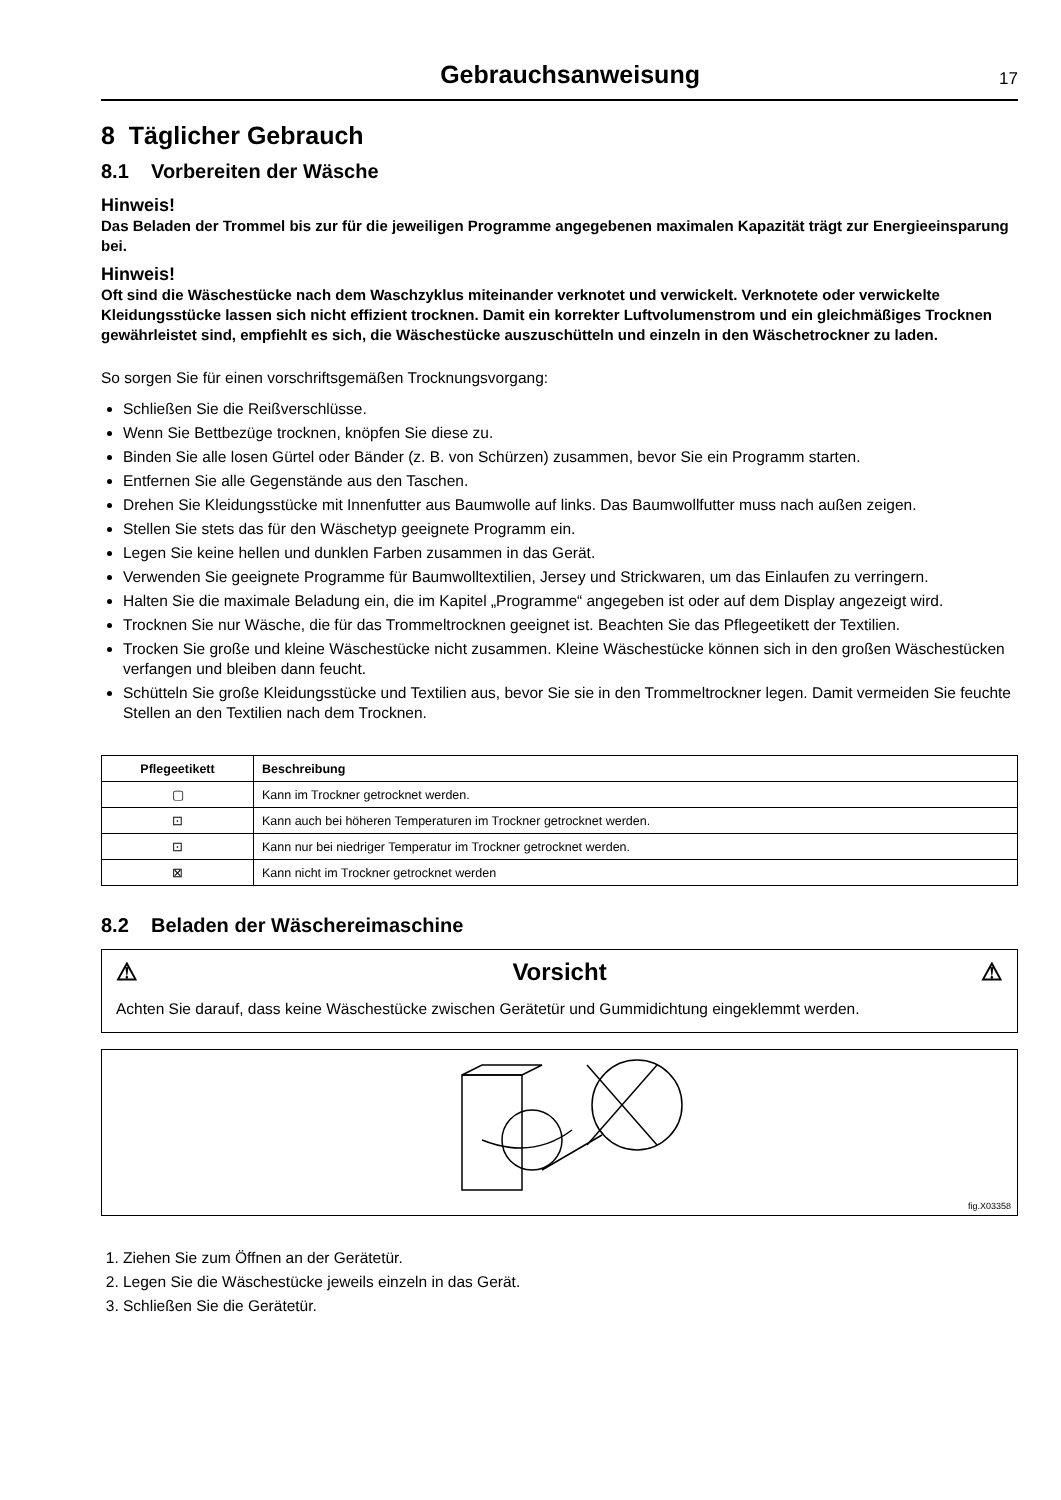Gebrauchsanweisung
17
8 Täglicher Gebrauch
8.1 Vorbereiten der Wäsche
Hinweis!
Das Beladen der Trommel bis zur für die jeweiligen Programme angegebenen maximalen Kapazität trägt zur Energieeinsparung bei.
Hinweis!
Oft sind die Wäschestücke nach dem Waschzyklus miteinander verknotet und verwickelt. Verknotete oder verwickelte Kleidungsstücke lassen sich nicht effizient trocknen. Damit ein korrekter Luftvolumenstrom und ein gleichmäßiges Trocknen gewährleistet sind, empfiehlt es sich, die Wäschestücke auszuschütteln und einzeln in den Wäschetrockner zu laden.
So sorgen Sie für einen vorschriftsgemäßen Trocknungsvorgang:
Schließen Sie die Reißverschlüsse.
Wenn Sie Bettbezüge trocknen, knöpfen Sie diese zu.
Binden Sie alle losen Gürtel oder Bänder (z. B. von Schürzen) zusammen, bevor Sie ein Programm starten.
Entfernen Sie alle Gegenstände aus den Taschen.
Drehen Sie Kleidungsstücke mit Innenfutter aus Baumwolle auf links. Das Baumwollfutter muss nach außen zeigen.
Stellen Sie stets das für den Wäschetyp geeignete Programm ein.
Legen Sie keine hellen und dunklen Farben zusammen in das Gerät.
Verwenden Sie geeignete Programme für Baumwolltextilien, Jersey und Strickwaren, um das Einlaufen zu verringern.
Halten Sie die maximale Beladung ein, die im Kapitel „Programme“ angegeben ist oder auf dem Display angezeigt wird.
Trocknen Sie nur Wäsche, die für das Trommeltrocknen geeignet ist. Beachten Sie das Pflegeetikett der Textilien.
Trocken Sie große und kleine Wäschestücke nicht zusammen. Kleine Wäschestücke können sich in den großen Wäschestücken verfangen und bleiben dann feucht.
Schütteln Sie große Kleidungsstücke und Textilien aus, bevor Sie sie in den Trommeltrockner legen. Damit vermeiden Sie feuchte Stellen an den Textilien nach dem Trocknen.
| Pflegeetikett | Beschreibung |
| --- | --- |
| ▢ | Kann im Trockner getrocknet werden. |
| ⊡ | Kann auch bei höheren Temperaturen im Trockner getrocknet werden. |
| ⊡ | Kann nur bei niedriger Temperatur im Trockner getrocknet werden. |
| ⊠ | Kann nicht im Trockner getrocknet werden |
8.2 Beladen der Wäschereimaschine
⚠ Vorsicht ⚠
Achten Sie darauf, dass keine Wäschestücke zwischen Gerätetür und Gummidichtung eingeklemmt werden.
fig.X03358
1. Ziehen Sie zum Öffnen an der Gerätetür.
2. Legen Sie die Wäschestücke jeweils einzeln in das Gerät.
3. Schließen Sie die Gerätetür.